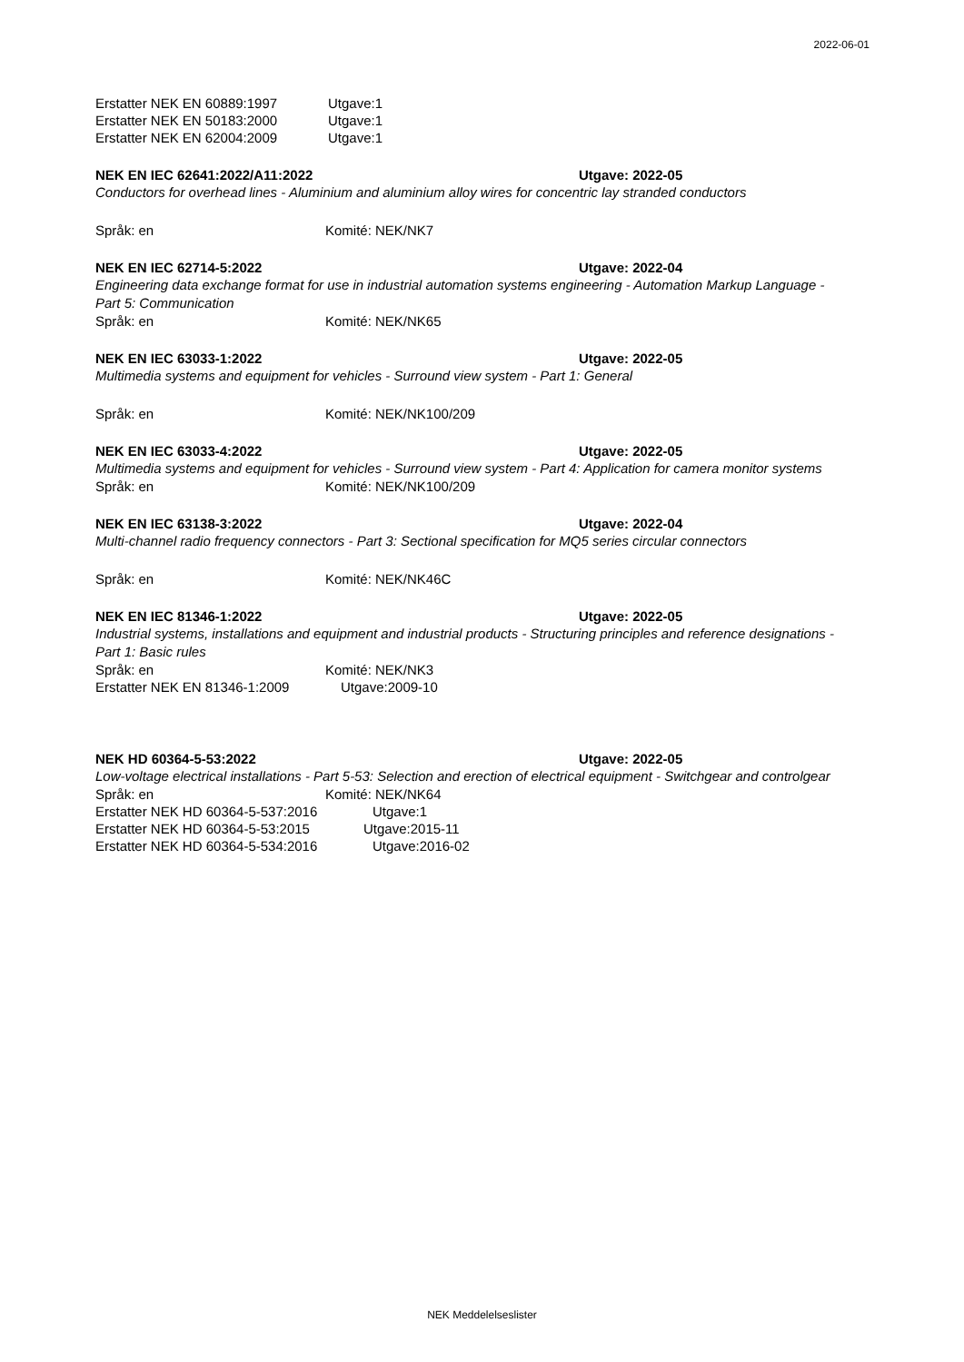2022-06-01
Erstatter NEK EN 60889:1997 Utgave:1
Erstatter NEK EN 50183:2000 Utgave:1
Erstatter NEK EN 62004:2009 Utgave:1
NEK EN IEC 62641:2022/A11:2022 Utgave: 2022-05
Conductors for overhead lines - Aluminium and aluminium alloy wires for concentric lay stranded conductors
Språk: en Komité: NEK/NK7
NEK EN IEC 62714-5:2022 Utgave: 2022-04
Engineering data exchange format for use in industrial automation systems engineering - Automation Markup Language - Part 5: Communication
Språk: en Komité: NEK/NK65
NEK EN IEC 63033-1:2022 Utgave: 2022-05
Multimedia systems and equipment for vehicles - Surround view system - Part 1: General
Språk: en Komité: NEK/NK100/209
NEK EN IEC 63033-4:2022 Utgave: 2022-05
Multimedia systems and equipment for vehicles - Surround view system - Part 4: Application for camera monitor systems
Språk: en Komité: NEK/NK100/209
NEK EN IEC 63138-3:2022 Utgave: 2022-04
Multi-channel radio frequency connectors - Part 3: Sectional specification for MQ5 series circular connectors
Språk: en Komité: NEK/NK46C
NEK EN IEC 81346-1:2022 Utgave: 2022-05
Industrial systems, installations and equipment and industrial products - Structuring principles and reference designations - Part 1: Basic rules
Språk: en Komité: NEK/NK3
Erstatter NEK EN 81346-1:2009 Utgave:2009-10
NEK HD 60364-5-53:2022 Utgave: 2022-05
Low-voltage electrical installations - Part 5-53: Selection and erection of electrical equipment - Switchgear and controlgear
Språk: en Komité: NEK/NK64
Erstatter NEK HD 60364-5-537:2016 Utgave:1
Erstatter NEK HD 60364-5-53:2015 Utgave:2015-11
Erstatter NEK HD 60364-5-534:2016 Utgave:2016-02
NEK Meddelelseslister